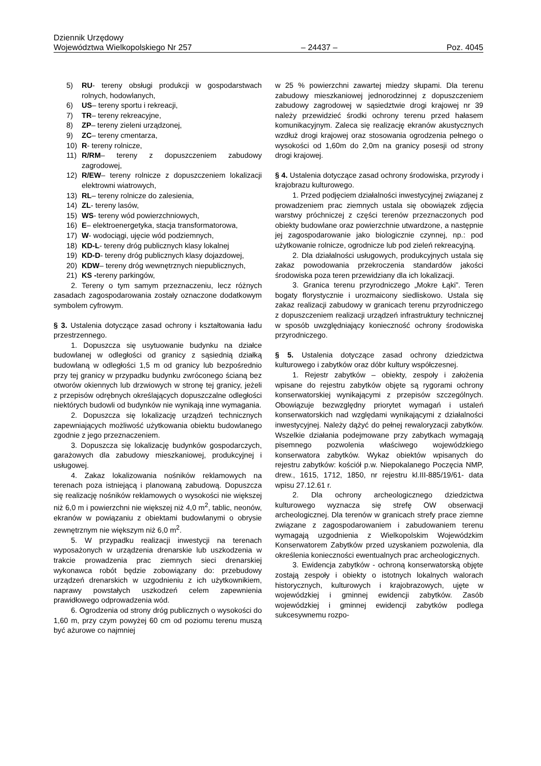Dziennik Urzędowy
Województwa Wielkopolskiego Nr 257 – 24437 – Poz. 4045
5) RU- tereny obsługi produkcji w gospodarstwach rolnych, hodowlanych,
6) US– tereny sportu i rekreacji,
7) TR– tereny rekreacyjne,
8) ZP– tereny zieleni urządzonej,
9) ZC– tereny cmentarza,
10) R- tereny rolnicze,
11) R/RM– tereny z dopuszczeniem zabudowy zagrodowej,
12) R/EW– tereny rolnicze z dopuszczeniem lokalizacji elektrowni wiatrowych,
13) RL– tereny rolnicze do zalesienia,
14) ZL- tereny lasów,
15) WS- tereny wód powierzchniowych,
16) E– elektroenergetyka, stacja transformatorowa,
17) W- wodociągi, ujęcie wód podziemnych,
18) KD-L- tereny dróg publicznych klasy lokalnej
19) KD-D- tereny dróg publicznych klasy dojazdowej,
20) KDW– tereny dróg wewnętrznych niepublicznych,
21) KS -tereny parkingów,
2. Tereny o tym samym przeznaczeniu, lecz różnych zasadach zagospodarowania zostały oznaczone dodatkowym symbolem cyfrowym.
§ 3. Ustalenia dotyczące zasad ochrony i kształtowania ładu przestrzennego.
1. Dopuszcza się usytuowanie budynku na działce budowlanej w odległości od granicy z sąsiednią działką budowlaną w odległości 1,5 m od granicy lub bezpośrednio przy tej granicy w przypadku budynku zwróconego ścianą bez otworów okiennych lub drzwiowych w stronę tej granicy, jeżeli z przepisów odrębnych określających dopuszczalne odległości niektórych budowli od budynków nie wynikają inne wymagania.
2. Dopuszcza się lokalizację urządzeń technicznych zapewniających możliwość użytkowania obiektu budowlanego zgodnie z jego przeznaczeniem.
3. Dopuszcza się lokalizację budynków gospodarczych, garażowych dla zabudowy mieszkaniowej, produkcyjnej i usługowej.
4. Zakaz lokalizowania nośników reklamowych na terenach poza istniejącą i planowaną zabudową. Dopuszcza się realizację nośników reklamowych o wysokości nie większej niż 6,0 m i powierzchni nie większej niż 4,0 m<sup>2</sup>, tablic, neonów, ekranów w powiązaniu z obiektami budowlanymi o obrysie zewnętrznym nie większym niż 6,0 m<sup>2</sup>.
5. W przypadku realizacji inwestycji na terenach wyposażonych w urządzenia drenarskie lub uszkodzenia w trakcie prowadzenia prac ziemnych sieci drenarskiej wykonawca robót będzie zobowiązany do: przebudowy urządzeń drenarskich w uzgodnieniu z ich użytkownikiem, naprawy powstałych uszkodzeń celem zapewnienia prawidłowego odprowadzenia wód.
6. Ogrodzenia od strony dróg publicznych o wysokości do 1,60 m, przy czym powyżej 60 cm od poziomu terenu muszą być ażurowe co najmniej
w 25 % powierzchni zawartej miedzy słupami. Dla terenu zabudowy mieszkaniowej jednorodzinnej z dopuszczeniem zabudowy zagrodowej w sąsiedztwie drogi krajowej nr 39 należy przewidzieć środki ochrony terenu przed hałasem komunikacyjnym. Zaleca się realizację ekranów akustycznych wzdłuż drogi krajowej oraz stosowania ogrodzenia pełnego o wysokości od 1,60m do 2,0m na granicy posesji od strony drogi krajowej.
§ 4. Ustalenia dotyczące zasad ochrony środowiska, przyrody i krajobrazu kulturowego.
1. Przed podjęciem działalności inwestycyjnej związanej z prowadzeniem prac ziemnych ustala się obowiązek zdjęcia warstwy próchniczej z części terenów przeznaczonych pod obiekty budowlane oraz powierzchnie utwardzone, a następnie jej zagospodarowanie jako biologicznie czynnej, np.: pod użytkowanie rolnicze, ogrodnicze lub pod zieleń rekreacyjną.
2. Dla działalności usługowych, produkcyjnych ustala się zakaz powodowania przekroczenia standardów jakości środowiska poza teren przewidziany dla ich lokalizacji.
3. Granica terenu przyrodniczego „Mokre Łąki”. Teren bogaty florystycznie i urozmaicony siedliskowo. Ustala się zakaz realizacji zabudowy w granicach terenu przyrodniczego z dopuszczeniem realizacji urządzeń infrastruktury technicznej w sposób uwzględniający konieczność ochrony środowiska przyrodniczego.
§ 5. Ustalenia dotyczące zasad ochrony dziedzictwa kulturowego i zabytków oraz dóbr kultury współczesnej.
1. Rejestr zabytków – obiekty, zespoły i założenia wpisane do rejestru zabytków objęte są rygorami ochrony konserwatorskiej wynikającymi z przepisów szczególnych. Obowiązuje bezwzględny priorytet wymagań i ustaleń konserwatorskich nad względami wynikającymi z działalności inwestycyjnej. Należy dążyć do pełnej rewaloryzacji zabytków. Wszelkie działania podejmowane przy zabytkach wymagają pisemnego pozwolenia właściwego wojewódzkiego konserwatora zabytków. Wykaz obiektów wpisanych do rejestru zabytków: kościół p.w. Niepokalanego Poczęcia NMP, drew., 1615, 1712, 1850, nr rejestru kl.III-885/19/61- data wpisu 27.12.61 r.
2. Dla ochrony archeologicznego dziedzictwa kulturowego wyznacza się strefę OW obserwacji archeologicznej. Dla terenów w granicach strefy prace ziemne związane z zagospodarowaniem i zabudowaniem terenu wymagają uzgodnienia z Wielkopolskim Wojewódzkim Konserwatorem Zabytków przed uzyskaniem pozwolenia, dla określenia konieczności ewentualnych prac archeologicznych.
3. Ewidencja zabytków - ochroną konserwatorską objęte zostają zespoły i obiekty o istotnych lokalnych walorach historycznych, kulturowych i krajobrazowych, ujęte w wojewódzkiej i gminnej ewidencji zabytków. Zasób wojewódzkiej i gminnej ewidencji zabytków podlega sukcesywnemu rozpo-